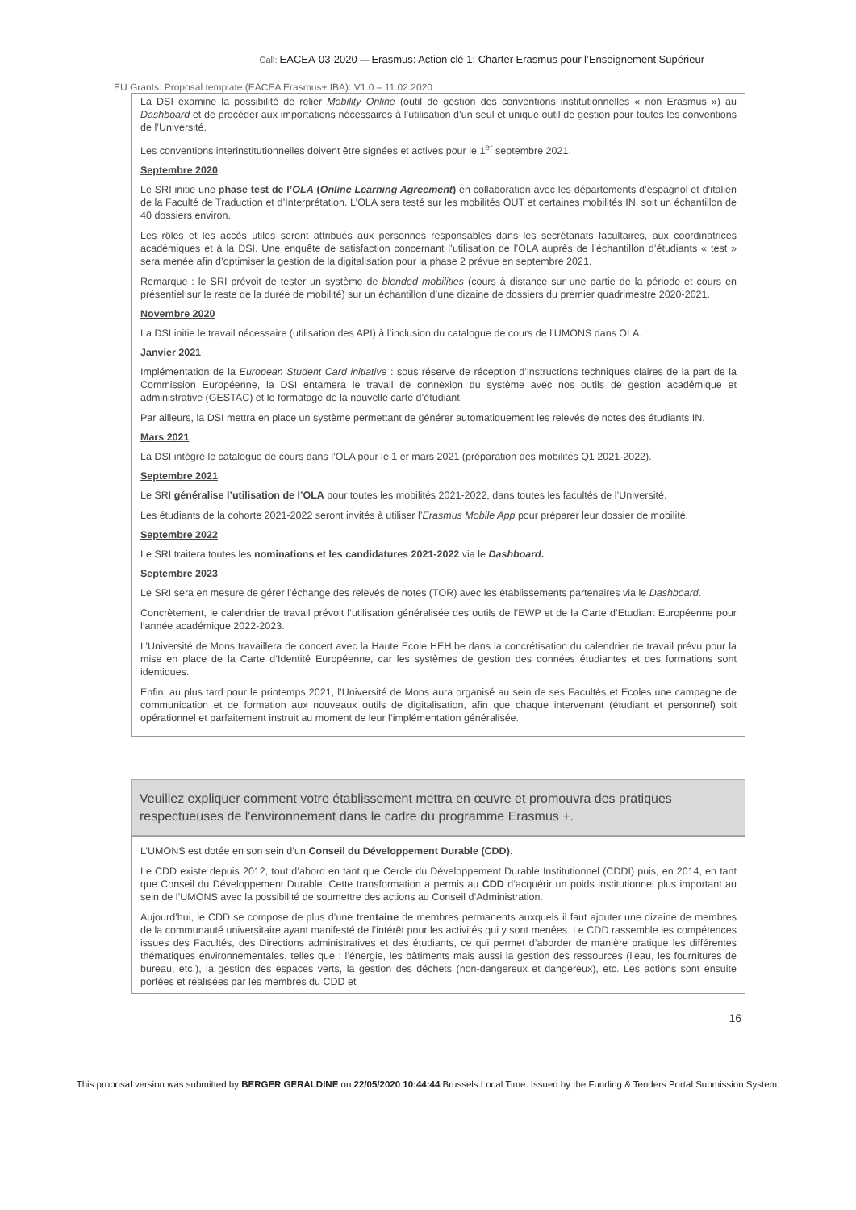Call: EACEA-03-2020 — Erasmus: Action clé 1: Charter Erasmus pour l’Enseignement Supérieur
EU Grants: Proposal template (EACEA Erasmus+ IBA): V1.0 – 11.02.2020
La DSI examine la possibilité de relier Mobility Online (outil de gestion des conventions institutionnelles « non Erasmus ») au Dashboard et de procéder aux importations nécessaires à l’utilisation d’un seul et unique outil de gestion pour toutes les conventions de l’Université.
Les conventions interinstitutionnelles doivent être signées et actives pour le 1<sup>er</sup> septembre 2021.
Septembre 2020
Le SRI initie une phase test de l’OLA (Online Learning Agreement) en collaboration avec les départements d’espagnol et d’italien de la Faculté de Traduction et d’Interprétation. L’OLA sera testé sur les mobilités OUT et certaines mobilités IN, soit un échantillon de 40 dossiers environ.
Les rôles et les accès utiles seront attribués aux personnes responsables dans les secrétariats facultaires, aux coordinatrices académiques et à la DSI. Une enquête de satisfaction concernant l’utilisation de l’OLA auprès de l’échantillon d’étudiants « test » sera menée afin d’optimiser la gestion de la digitalisation pour la phase 2 prévue en septembre 2021.
Remarque : le SRI prévoit de tester un système de blended mobilities (cours à distance sur une partie de la période et cours en présentiel sur le reste de la durée de mobilité) sur un échantillon d’une dizaine de dossiers du premier quadrimestre 2020-2021.
Novembre 2020
La DSI initie le travail nécessaire (utilisation des API) à l’inclusion du catalogue de cours de l’UMONS dans OLA.
Janvier 2021
Implémentation de la European Student Card initiative : sous réserve de réception d’instructions techniques claires de la part de la Commission Européenne, la DSI entamera le travail de connexion du système avec nos outils de gestion académique et administrative (GESTAC) et le formatage de la nouvelle carte d’étudiant.
Par ailleurs, la DSI mettra en place un système permettant de générer automatiquement les relevés de notes des étudiants IN.
Mars 2021
La DSI intègre le catalogue de cours dans l’OLA pour le 1 er mars 2021 (préparation des mobilités Q1 2021-2022).
Septembre 2021
Le SRI généralise l’utilisation de l’OLA pour toutes les mobilités 2021-2022, dans toutes les facultés de l’Université.
Les étudiants de la cohorte 2021-2022 seront invités à utiliser l’Erasmus Mobile App pour préparer leur dossier de mobilité.
Septembre 2022
Le SRI traitera toutes les nominations et les candidatures 2021-2022 via le Dashboard.
Septembre 2023
Le SRI sera en mesure de gérer l’échange des relevés de notes (TOR) avec les établissements partenaires via le Dashboard.
Concrètement, le calendrier de travail prévoit l’utilisation généralisée des outils de l’EWP et de la Carte d’Etudiant Européenne pour l’année académique 2022-2023.
L’Université de Mons travaillera de concert avec la Haute Ecole HEH.be dans la concrétisation du calendrier de travail prévu pour la mise en place de la Carte d’Identité Européenne, car les systèmes de gestion des données étudiantes et des formations sont identiques.
Enfin, au plus tard pour le printemps 2021, l’Université de Mons aura organisé au sein de ses Facultés et Ecoles une campagne de communication et de formation aux nouveaux outils de digitalisation, afin que chaque intervenant (étudiant et personnel) soit opérationnel et parfaitement instruit au moment de leur l’implémentation généralisée.
Veuillez expliquer comment votre établissement mettra en œuvre et promouvra des pratiques respectueuses de l'environnement dans le cadre du programme Erasmus +.
L’UMONS est dotée en son sein d’un Conseil du Développement Durable (CDD).
Le CDD existe depuis 2012, tout d’abord en tant que Cercle du Développement Durable Institutionnel (CDDI) puis, en 2014, en tant que Conseil du Développement Durable. Cette transformation a permis au CDD d’acquérir un poids institutionnel plus important au sein de l’UMONS avec la possibilité de soumettre des actions au Conseil d’Administration.
Aujourd’hui, le CDD se compose de plus d’une trentaine de membres permanents auxquels il faut ajouter une dizaine de membres de la communauté universitaire ayant manifesté de l’intérêt pour les activités qui y sont menées. Le CDD rassemble les compétences issues des Facultés, des Directions administratives et des étudiants, ce qui permet d’aborder de manière pratique les différentes thématiques environnementales, telles que : l’énergie, les bâtiments mais aussi la gestion des ressources (l’eau, les fournitures de bureau, etc.), la gestion des espaces verts, la gestion des déchets (non-dangereux et dangereux), etc. Les actions sont ensuite portées et réalisées par les membres du CDD et
16
This proposal version was submitted by BERGER GERALDINE on 22/05/2020 10:44:44 Brussels Local Time. Issued by the Funding & Tenders Portal Submission System.